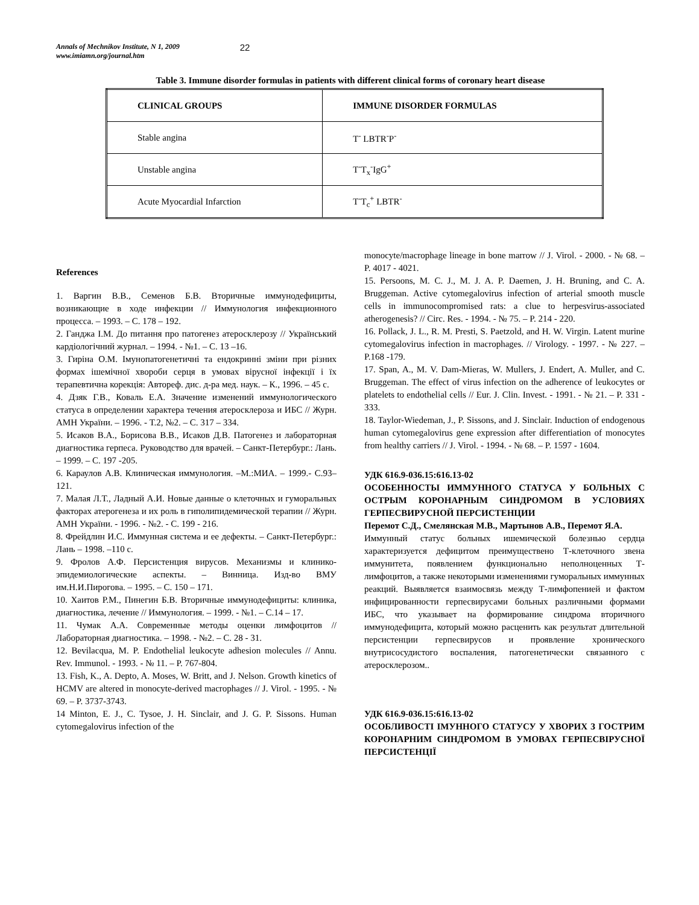Annals of Mechnikov Institute, N 1, 2009
www.imiamn.org/journal.htm
22
Table 3. Immune disorder formulas in patients with different clinical forms of coronary heart disease
| CLINICAL GROUPS | IMMUNE DISORDER FORMULAS |
| --- | --- |
| Stable angina | T<sup>-</sup> LBTR<sup>-</sup>P<sup>-</sup> |
| Unstable angina | T<sup>-</sup>T<sub>x</sub><sup>-</sup>IgG<sup>+</sup> |
| Acute Myocardial Infarction | T<sup>-</sup>T<sub>c</sub><sup>+</sup> LBTR<sup>-</sup> |
References
1. Варгин В.В., Семенов Б.В. Вторичные иммунодефициты, возникающие в ходе инфекции // Иммунология инфекционного процесса. – 1993. – С. 178 – 192.
2. Ганджа І.М. До питання про патогенез атеросклерозу // Український кардіологічний журнал. – 1994. - №1. – С. 13 –16.
3. Гиріна О.М. Імунопатогенетичні та ендокринні зміни при різних формах ішемічної хвороби серця в умовах вірусної інфекції і їх терапевтична корекція: Автореф. дис. д-ра мед. наук. – К., 1996. – 45 с.
4. Дзяк Г.В., Коваль Е.А. Значение изменений иммунологического статуса в определении характера течения атеросклероза и ИБС // Журн. АМН України. – 1996. - Т.2, №2. – С. 317 – 334.
5. Исаков В.А., Борисова В.В., Исаков Д.В. Патогенез и лабораторная диагностика герпеса. Руководство для врачей. – Санкт-Петербург.: Лань. – 1999. – С. 197 -205.
6. Караулов А.В. Клиническая иммунология. –М.:МИА. – 1999.- С.93–121.
7. Малая Л.Т., Ладный А.И. Новые данные о клеточных и гуморальных факторах атерогенеза и их роль в гиполипидемической терапии // Журн. АМН України. - 1996. - №2. - С. 199 - 216.
8. Фрейдлин И.С. Иммунная система и ее дефекты. – Санкт-Петербург.: Лань – 1998. –110 с.
9. Фролов А.Ф. Персистенция вирусов. Механизмы и клинико-эпидемиологические аспекты. – Винница. Изд-во ВМУ им.Н.И.Пирогова. – 1995. – С. 150 – 171.
10. Хаитов Р.М., Пинегин Б.В. Вторичные иммунодефициты: клиника, диагностика, лечение // Иммунология. – 1999. - №1. – С.14 – 17.
11. Чумак А.А. Современные методы оценки лимфоцитов // Лабораторная диагностика. – 1998. - №2. – С. 28 - 31.
12. Bevilacqua, M. P. Endothelial leukocyte adhesion molecules // Annu. Rev. Immunol. - 1993. - № 11. – P. 767-804.
13. Fish, K., A. Depto, A. Moses, W. Britt, and J. Nelson. Growth kinetics of HCMV are altered in monocyte-derived macrophages // J. Virol. - 1995. - № 69. – P. 3737-3743.
14 Minton, E. J., C. Tysoe, J. H. Sinclair, and J. G. P. Sissons. Human cytomegalovirus infection of the
monocyte/macrophage lineage in bone marrow // J. Virol. - 2000. - № 68. – P. 4017 - 4021.
15. Persoons, M. C. J., M. J. A. P. Daemen, J. H. Bruning, and C. A. Bruggeman. Active cytomegalovirus infection of arterial smooth muscle cells in immunocompromised rats: a clue to herpesvirus-associated atherogenesis? // Circ. Res. - 1994. - № 75. – P. 214 - 220.
16. Pollack, J. L., R. M. Presti, S. Paetzold, and H. W. Virgin. Latent murine cytomegalovirus infection in macrophages. // Virology. - 1997. - № 227. – P.168 -179.
17. Span, A., M. V. Dam-Mieras, W. Mullers, J. Endert, A. Muller, and C. Bruggeman. The effect of virus infection on the adherence of leukocytes or platelets to endothelial cells // Eur. J. Clin. Invest. - 1991. - № 21. – P. 331 - 333.
18. Taylor-Wiedeman, J., P. Sissons, and J. Sinclair. Induction of endogenous human cytomegalovirus gene expression after differentiation of monocytes from healthy carriers // J. Virol. - 1994. - № 68. – P. 1597 - 1604.
УДК 616.9-036.15:616.13-02
ОСОБЕННОСТЫ ИММУННОГО СТАТУСА У БОЛЬНЫХ С ОСТРЫМ КОРОНАРНЫМ СИНДРОМОМ В УСЛОВИЯХ ГЕРПЕСВИРУСНОЙ ПЕРСИСТЕНЦИИ
Перемот С.Д., Смелянская М.В., Мартынов А.В., Перемот Я.А.
Иммунный статус больных ишемической болезнью сердца характеризуется дефицитом преимуществено Т-клеточного звена иммунитета, появлением функционально неполноценных Т-лимфоцитов, а также некоторыми изменениями гуморальных иммунных реакций. Выявляется взаимосвязь между Т-лимфопенией и фактом инфицированности герпесвирусами больных различными формами ИБС, что указывает на формирование синдрома вторичного иммунодефицита, который можно расценить как результат длительной персистенции герпесвирусов и проявление хронического внутрисосудистого воспаления, патогенетически связанного с атеросклерозом..
УДК 616.9-036.15:616.13-02
ОСОБЛИВОСТІ ІМУННОГО СТАТУСУ У ХВОРИХ З ГОСТРИМ КОРОНАРНИМ СИНДРОМОМ В УМОВАХ ГЕРПЕСВІРУСНОЇ ПЕРСИСТЕНЦІЇ